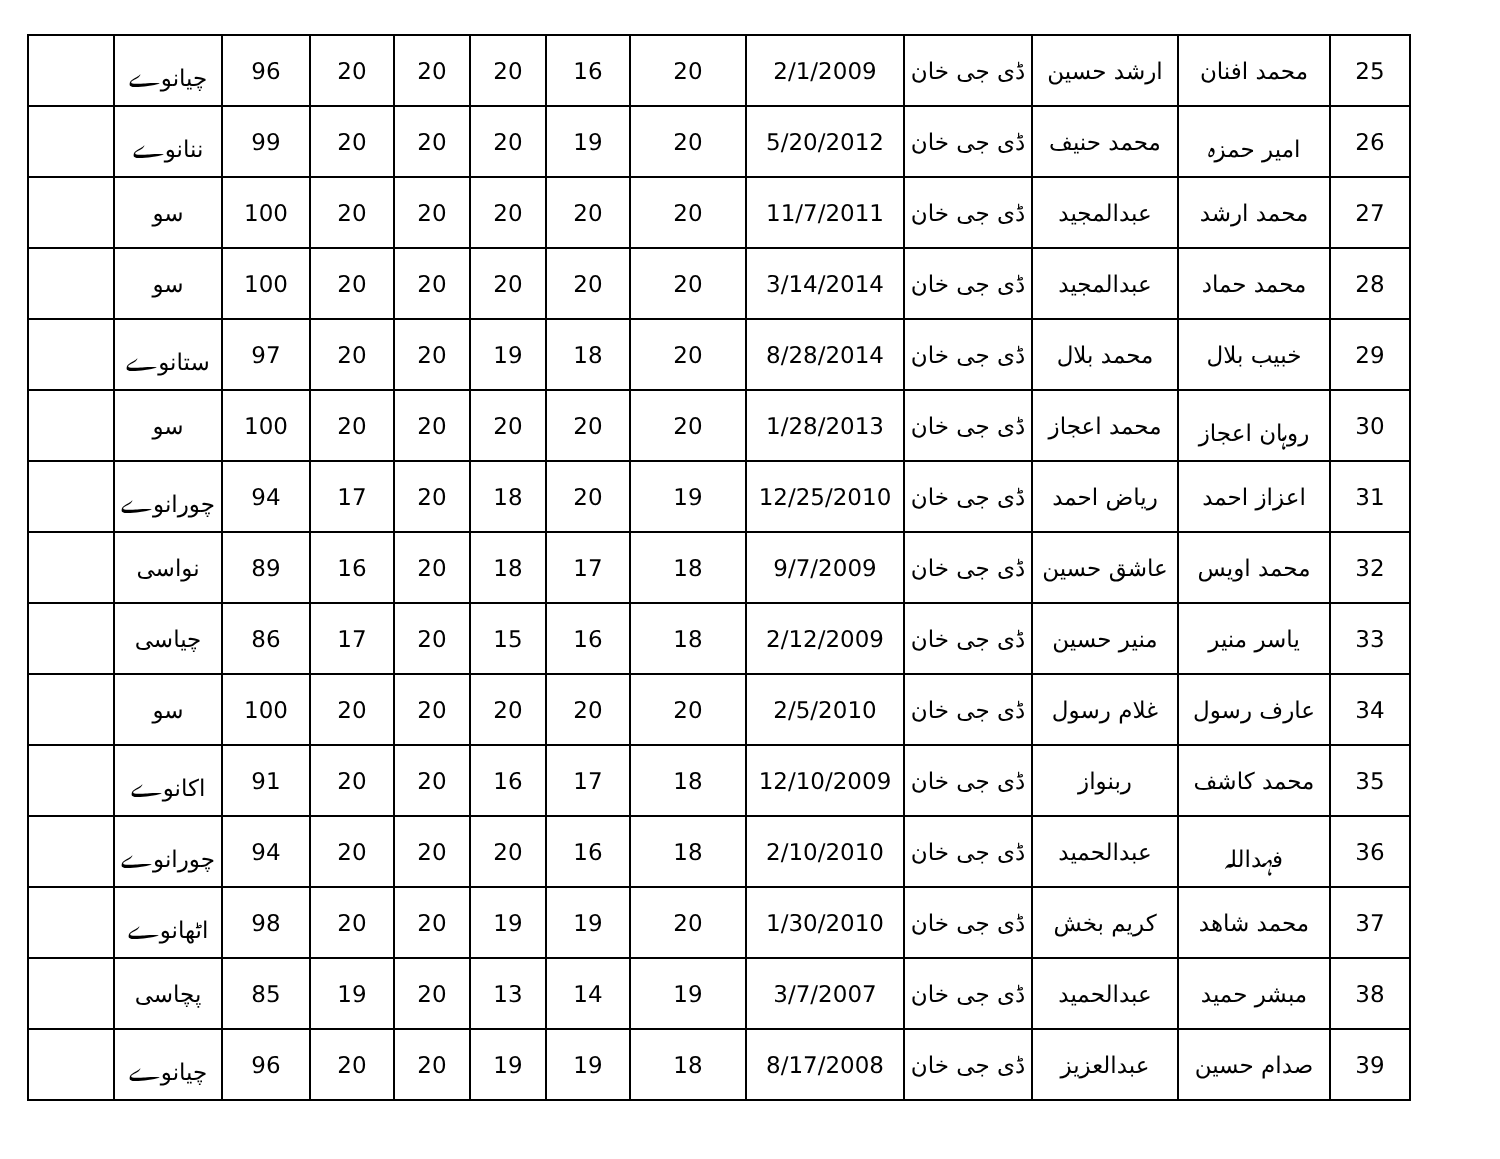| 25 | محمد افنان | ارشد حسین | ڈی جی خان | 2/1/2009 | 20 | 16 | 20 | 20 | 20 | 96 | چیانوے | |
| 26 | امیر حمزہ | محمد حنیف | ڈی جی خان | 5/20/2012 | 20 | 19 | 20 | 20 | 20 | 99 | ننانوے | |
| 27 | محمد ارشد | عبدالمجید | ڈی جی خان | 11/7/2011 | 20 | 20 | 20 | 20 | 20 | 100 | سو | |
| 28 | محمد حماد | عبدالمجید | ڈی جی خان | 3/14/2014 | 20 | 20 | 20 | 20 | 20 | 100 | سو | |
| 29 | خبیب بلال | محمد بلال | ڈی جی خان | 8/28/2014 | 20 | 18 | 19 | 20 | 20 | 97 | ستانوے | |
| 30 | روہان اعجاز | محمد اعجاز | ڈی جی خان | 1/28/2013 | 20 | 20 | 20 | 20 | 20 | 100 | سو | |
| 31 | اعزاز احمد | ریاض احمد | ڈی جی خان | 12/25/2010 | 19 | 20 | 18 | 20 | 17 | 94 | چورانوے | |
| 32 | محمد اویس | عاشق حسین | ڈی جی خان | 9/7/2009 | 18 | 17 | 18 | 20 | 16 | 89 | نواسی | |
| 33 | یاسر منیر | منیر حسین | ڈی جی خان | 2/12/2009 | 18 | 16 | 15 | 20 | 17 | 86 | چیاسی | |
| 34 | عارف رسول | غلام رسول | ڈی جی خان | 2/5/2010 | 20 | 20 | 20 | 20 | 20 | 100 | سو | |
| 35 | محمد کاشف | ربنواز | ڈی جی خان | 12/10/2009 | 18 | 17 | 16 | 20 | 20 | 91 | اکانوے | |
| 36 | فہداللہ | عبدالحمید | ڈی جی خان | 2/10/2010 | 18 | 16 | 20 | 20 | 20 | 94 | چورانوے | |
| 37 | محمد شاھد | کریم بخش | ڈی جی خان | 1/30/2010 | 20 | 19 | 19 | 20 | 20 | 98 | اٹھانوے | |
| 38 | مبشر حمید | عبدالحمید | ڈی جی خان | 3/7/2007 | 19 | 14 | 13 | 20 | 19 | 85 | پچاسی | |
| 39 | صدام حسین | عبدالعزیز | ڈی جی خان | 8/17/2008 | 18 | 19 | 19 | 20 | 20 | 96 | چیانوے | |